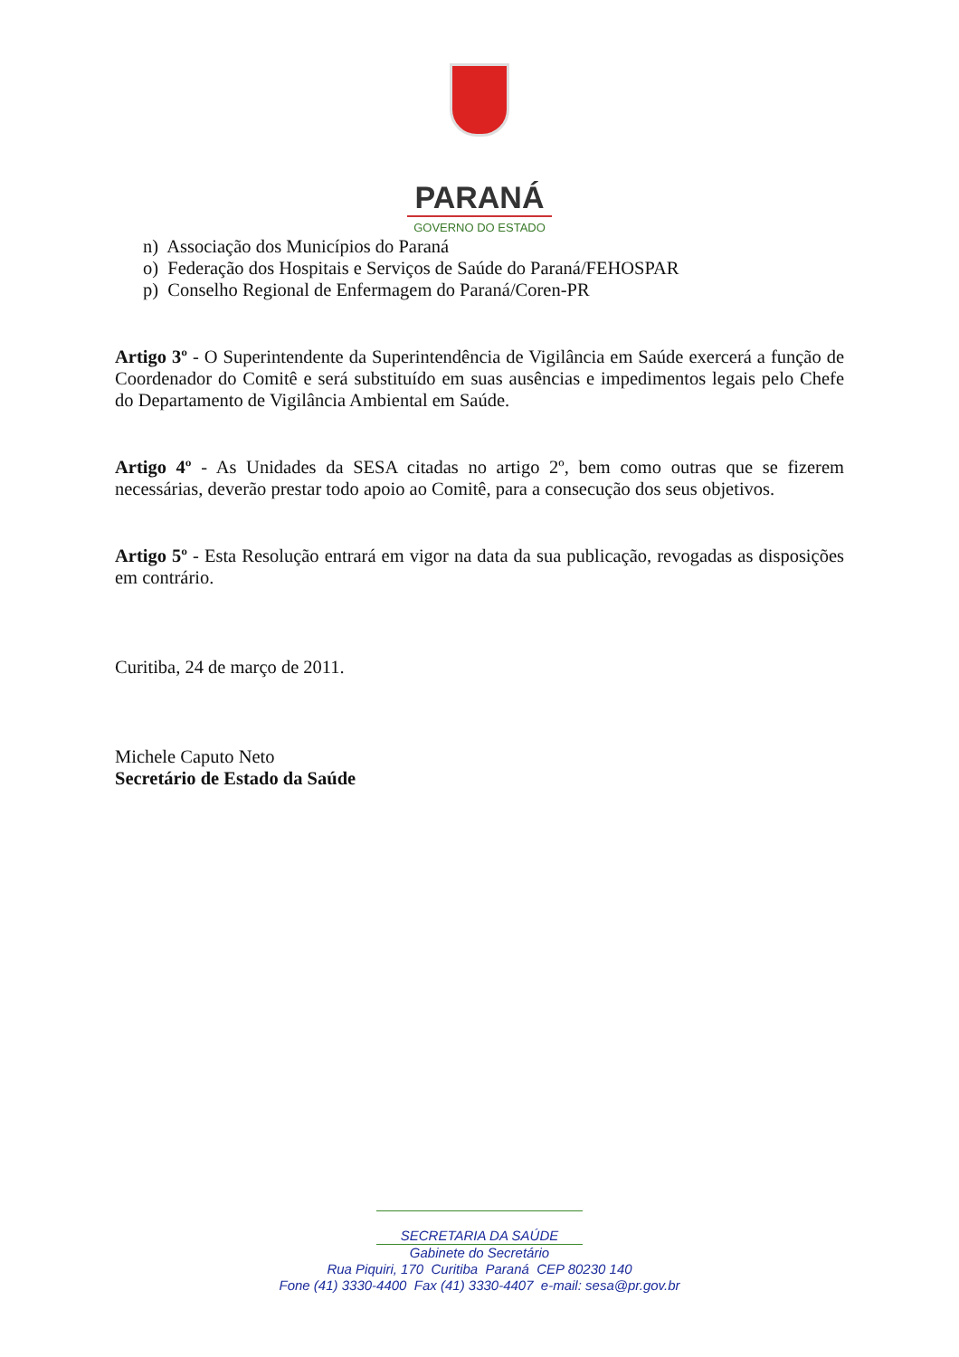PARANÁ
GOVERNO DO ESTADO
n) Associação dos Municípios do Paraná
o) Federação dos Hospitais e Serviços de Saúde do Paraná/FEHOSPAR
p) Conselho Regional de Enfermagem do Paraná/Coren-PR
Artigo 3º - O Superintendente da Superintendência de Vigilância em Saúde exercerá a função de Coordenador do Comitê e será substituído em suas ausências e impedimentos legais pelo Chefe do Departamento de Vigilância Ambiental em Saúde.
Artigo 4º - As Unidades da SESA citadas no artigo 2º, bem como outras que se fizerem necessárias, deverão prestar todo apoio ao Comitê, para a consecução dos seus objetivos.
Artigo 5º - Esta Resolução entrará em vigor na data da sua publicação, revogadas as disposições em contrário.
Curitiba, 24 de março de 2011.
Michele Caputo Neto
Secretário de Estado da Saúde
SECRETARIA DA SAÚDE
Gabinete do Secretário
Rua Piquiri, 170 Curitiba Paraná CEP 80230 140
Fone (41) 3330-4400 Fax (41) 3330-4407 e-mail: sesa@pr.gov.br